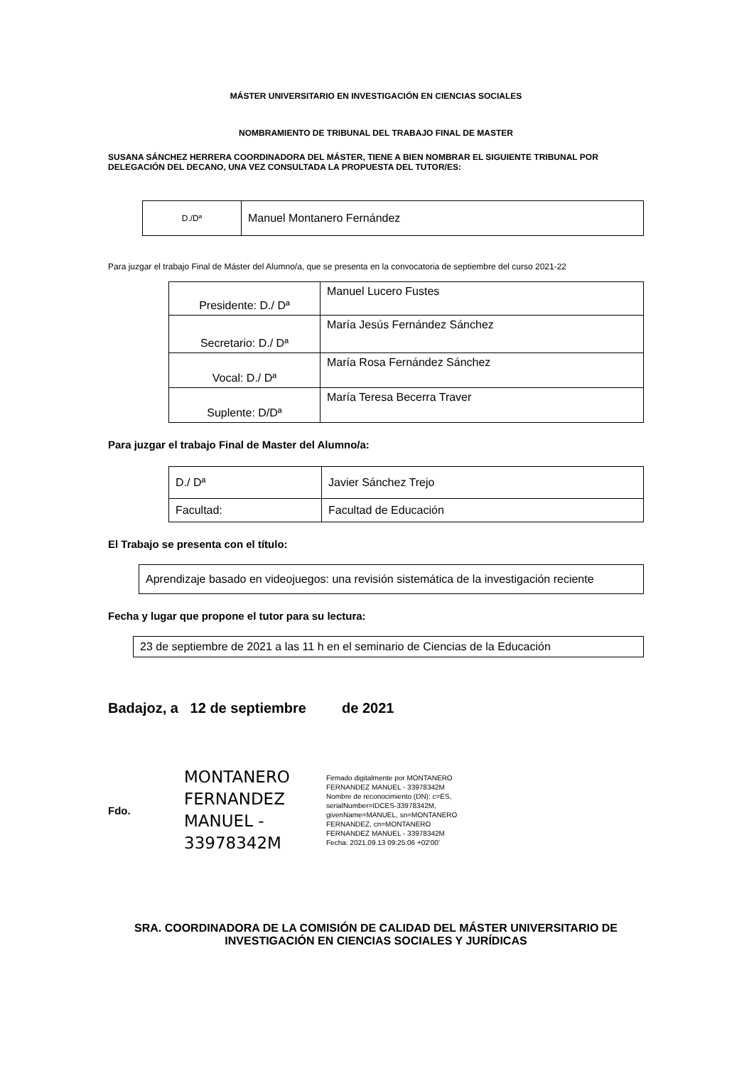MÁSTER UNIVERSITARIO EN INVESTIGACIÓN EN CIENCIAS SOCIALES
NOMBRAMIENTO DE TRIBUNAL DEL TRABAJO FINAL DE MASTER
SUSANA SÁNCHEZ HERRERA COORDINADORA DEL MÁSTER, TIENE A BIEN NOMBRAR EL SIGUIENTE TRIBUNAL POR DELEGACIÓN DEL DECANO, UNA VEZ CONSULTADA LA PROPUESTA DEL TUTOR/ES:
| D./Dª | Manuel Montanero Fernández |
Para juzgar el trabajo Final de Máster del Alumno/a, que se presenta en la convocatoria de septiembre del curso 2021-22
| Presidente: D./ Dª | Manuel Lucero Fustes |
| Secretario: D./ Dª | María Jesús Fernández Sánchez |
| Vocal: D./ Dª | María Rosa Fernández Sánchez |
| Suplente: D/Dª | María Teresa Becerra Traver |
Para juzgar el trabajo Final de Master del Alumno/a:
| D./ Dª | Javier Sánchez Trejo |
| Facultad: | Facultad de Educación |
El Trabajo se presenta con el título:
| Aprendizaje basado en videojuegos: una revisión sistemática de la investigación reciente |
Fecha y lugar que propone el tutor para su lectura:
| 23 de septiembre de 2021 a las 11 h en el seminario de Ciencias de la Educación |
Badajoz, a 12 de septiembre de 2021
Fdo.
MONTANERO FERNANDEZ MANUEL - 33978342M
Firmado digitalmente por MONTANERO FERNANDEZ MANUEL - 33978342M Nombre de reconocimiento (DN): c=ES, serialNumber=IDCES-33978342M, givenName=MANUEL, sn=MONTANERO FERNANDEZ, cn=MONTANERO FERNANDEZ MANUEL - 33978342M Fecha: 2021.09.13 09:25:06 +02'00'
SRA. COORDINADORA DE LA COMISIÓN DE CALIDAD DEL MÁSTER UNIVERSITARIO DE
INVESTIGACIÓN EN CIENCIAS SOCIALES Y JURÍDICAS